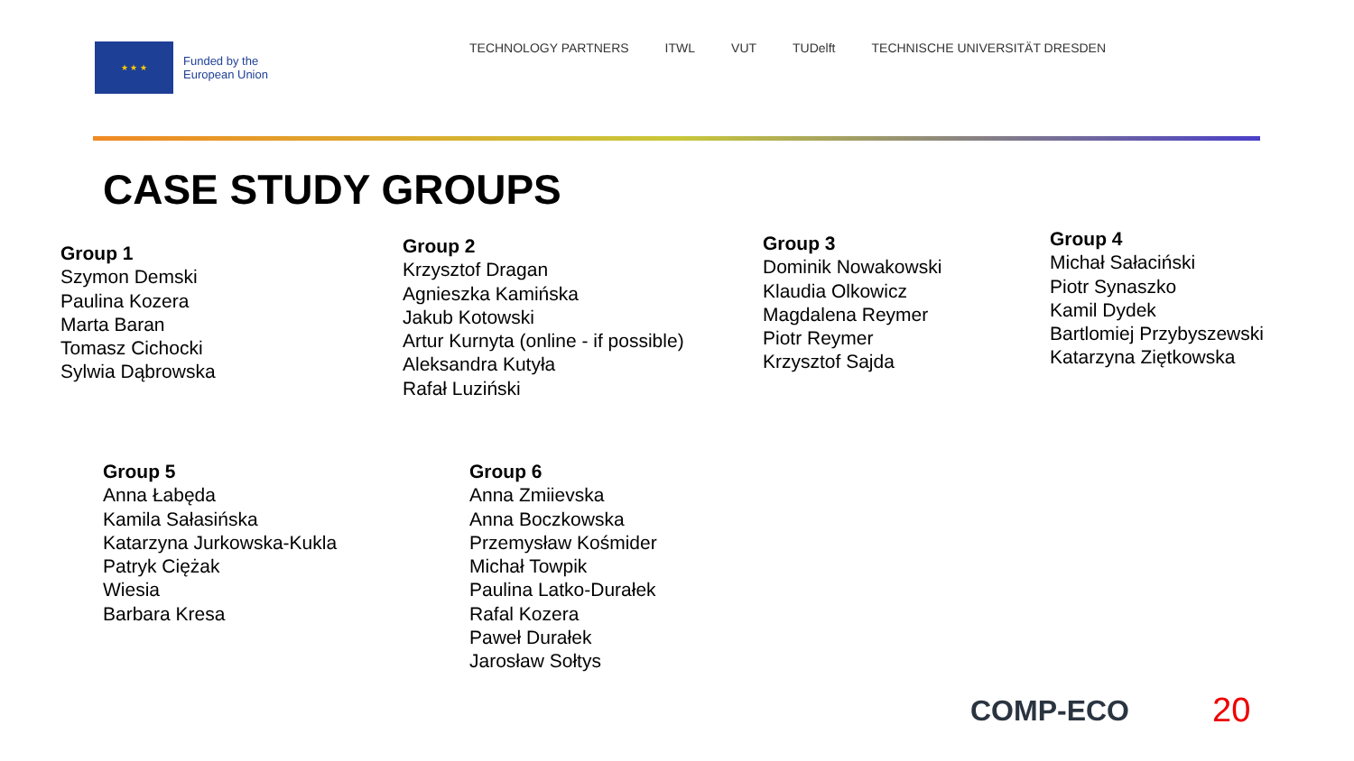★ ★ ★
Funded by the
European Union
TECHNOLOGY PARTNERS ITWL VUT TUDelft TECHNISCHE UNIVERSITÄT DRESDEN
CASE STUDY GROUPS
Group 1
Szymon Demski
Paulina Kozera
Marta Baran
Tomasz Cichocki
Sylwia Dąbrowska
Group 2
Krzysztof Dragan
Agnieszka Kamińska
Jakub Kotowski
Artur Kurnyta (online - if possible)
Aleksandra Kutyła
Rafał Luziński
Group 3
Dominik Nowakowski
Klaudia Olkowicz
Magdalena Reymer
Piotr Reymer
Krzysztof Sajda
Group 4
Michał Sałaciński
Piotr Synaszko
Kamil Dydek
Bartlomiej Przybyszewski
Katarzyna Ziętkowska
Group 5
Anna Łabęda
Kamila Sałasińska
Katarzyna Jurkowska-Kukla
Patryk Ciężak
Wiesia
Barbara Kresa
Group 6
Anna Zmiievska
Anna Boczkowska
Przemysław Kośmider
Michał Towpik
Paulina Latko-Durałek
Rafal Kozera
Paweł Durałek
Jarosław Sołtys
COMP-ECO 20